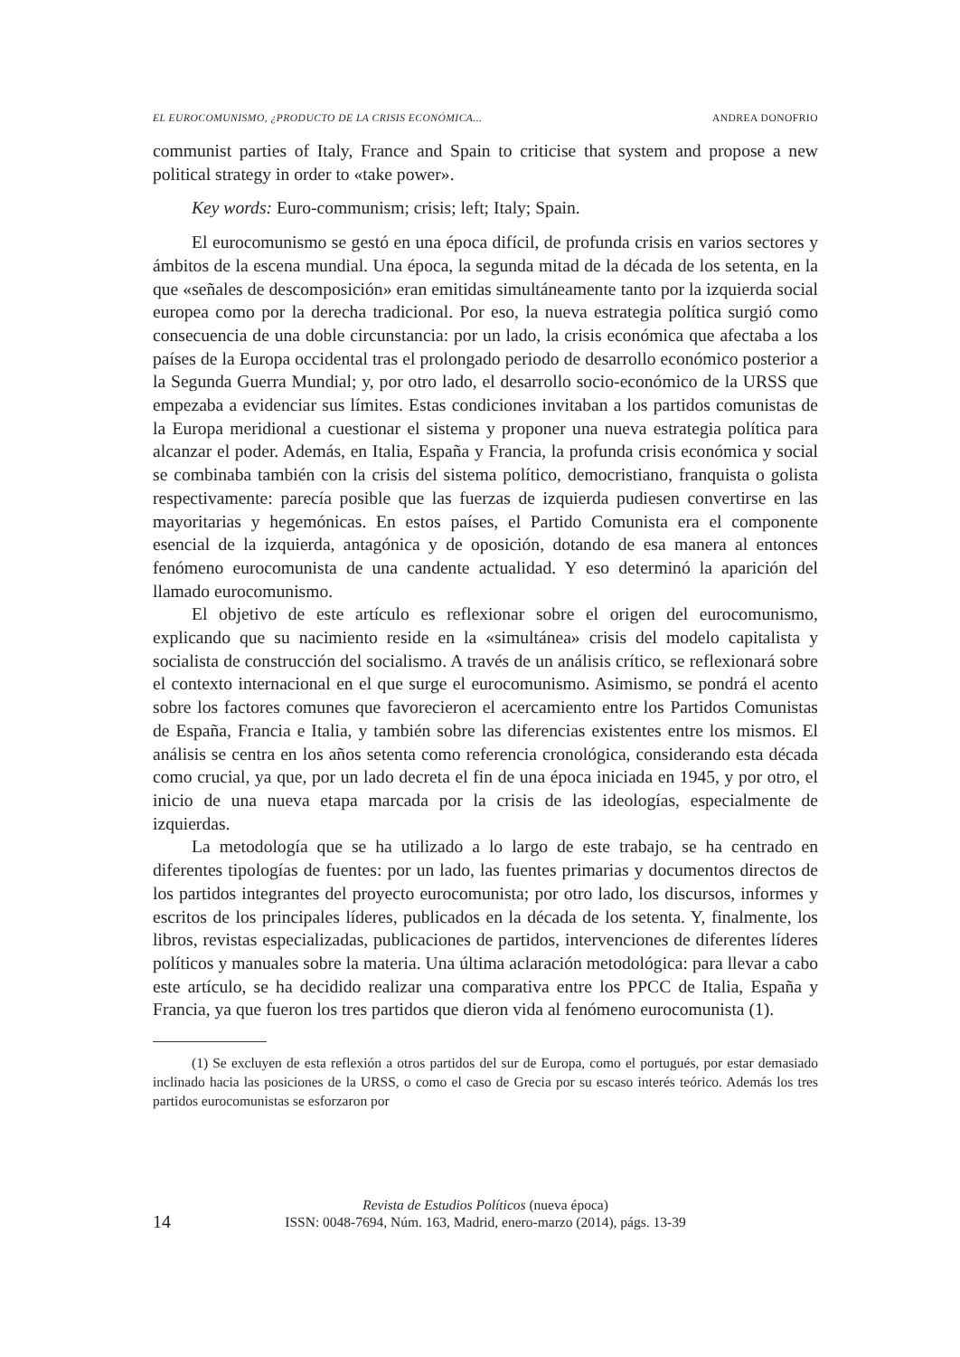EL EUROCOMUNISMO, ¿PRODUCTO DE LA CRISIS ECONÓMICA... ANDREA DONOFRIO
communist parties of Italy, France and Spain to criticise that system and propose a new political strategy in order to «take power».
Key words: Euro-communism; crisis; left; Italy; Spain.
El eurocomunismo se gestó en una época difícil, de profunda crisis en varios sectores y ámbitos de la escena mundial. Una época, la segunda mitad de la década de los setenta, en la que «señales de descomposición» eran emitidas simultáneamente tanto por la izquierda social europea como por la derecha tradicional. Por eso, la nueva estrategia política surgió como consecuencia de una doble circunstancia: por un lado, la crisis económica que afectaba a los países de la Europa occidental tras el prolongado periodo de desarrollo económico posterior a la Segunda Guerra Mundial; y, por otro lado, el desarrollo socio-económico de la URSS que empezaba a evidenciar sus límites. Estas condiciones invitaban a los partidos comunistas de la Europa meridional a cuestionar el sistema y proponer una nueva estrategia política para alcanzar el poder. Además, en Italia, España y Francia, la profunda crisis económica y social se combinaba también con la crisis del sistema político, democristiano, franquista o golista respectivamente: parecía posible que las fuerzas de izquierda pudiesen convertirse en las mayoritarias y hegemónicas. En estos países, el Partido Comunista era el componente esencial de la izquierda, antagónica y de oposición, dotando de esa manera al entonces fenómeno eurocomunista de una candente actualidad. Y eso determinó la aparición del llamado eurocomunismo.
El objetivo de este artículo es reflexionar sobre el origen del eurocomunismo, explicando que su nacimiento reside en la «simultánea» crisis del modelo capitalista y socialista de construcción del socialismo. A través de un análisis crítico, se reflexionará sobre el contexto internacional en el que surge el eurocomunismo. Asimismo, se pondrá el acento sobre los factores comunes que favorecieron el acercamiento entre los Partidos Comunistas de España, Francia e Italia, y también sobre las diferencias existentes entre los mismos. El análisis se centra en los años setenta como referencia cronológica, considerando esta década como crucial, ya que, por un lado decreta el fin de una época iniciada en 1945, y por otro, el inicio de una nueva etapa marcada por la crisis de las ideologías, especialmente de izquierdas.
La metodología que se ha utilizado a lo largo de este trabajo, se ha centrado en diferentes tipologías de fuentes: por un lado, las fuentes primarias y documentos directos de los partidos integrantes del proyecto eurocomunista; por otro lado, los discursos, informes y escritos de los principales líderes, publicados en la década de los setenta. Y, finalmente, los libros, revistas especializadas, publicaciones de partidos, intervenciones de diferentes líderes políticos y manuales sobre la materia. Una última aclaración metodológica: para llevar a cabo este artículo, se ha decidido realizar una comparativa entre los PPCC de Italia, España y Francia, ya que fueron los tres partidos que dieron vida al fenómeno eurocomunista (1).
(1) Se excluyen de esta reflexión a otros partidos del sur de Europa, como el portugués, por estar demasiado inclinado hacia las posiciones de la URSS, o como el caso de Grecia por su escaso interés teórico. Además los tres partidos eurocomunistas se esforzaron por
Revista de Estudios Políticos (nueva época)
14
ISSN: 0048-7694, Núm. 163, Madrid, enero-marzo (2014), págs. 13-39